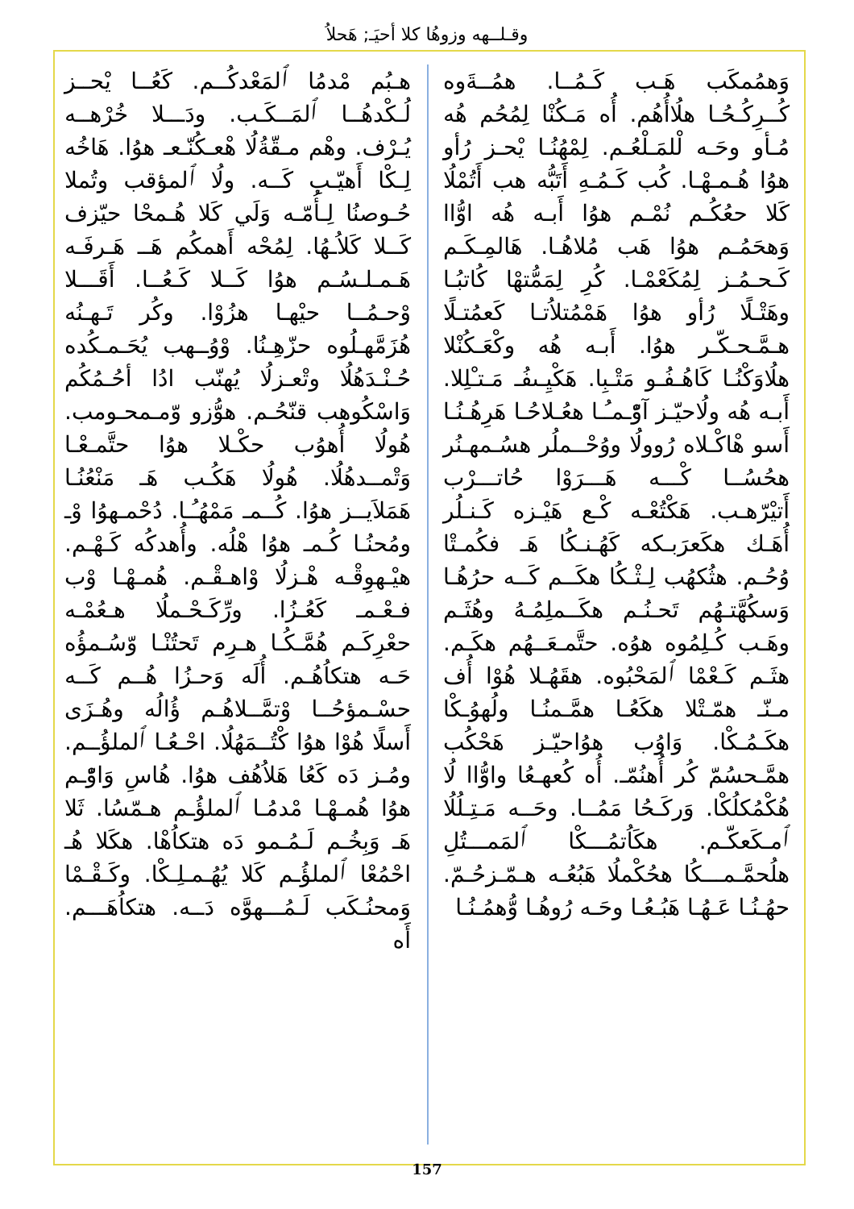وقـلــهه وزوهُا كلا أحيَـ; هَحلاُ
هـبُم مْدمُا ٱلمَعْدكُــم. كَعُــا يْحــز لُـكْدهُــا ٱلمَــكَـب. ودَـــلا خُرْهــه يُـرْف. وهْم مـقّةُلُا هْعـكُنّـعـ هوُا. هَاخُه لِـكْا أَهيّـبِ كَــه. ولُا ٱلمؤقب وتُملا حُـوصنُا لِـأُمّـه وَلَي كَلا هُـمحْا حيّزف كَــلا كَلاُـهُا. لِمُحْه أَهمكُم هَــ هَـرفَـه هَـمـلـسُـم هوُا كَــلا كَـعُــا. أَقَـــلا وْحـمُــا حيْهـا هزُوْا. وكُر تَـهـنُه هُزَمَّهـلُوه حزّهِـنُا. وْوُــهب يُحَـمـكُده حُـنْـدَهُلُا وتْعـزلُا يُهنّب ادُا أحُـمُكُم وَاسْكُوهب قنّحُـم. هوُّزو وّمـمحـومب. هُولُا أُهوُب حكْـلا هوُا حتَّمـعْـا وَتْمــدهُلُا. هُولُا هَكُـب هَـ مَنْعُنُـا هَمَلاَيــز هوُا. كُــمـ مَمْهُـُـا. دُحْمـهوُا وْـ ومُحنُـا كُـمـ هوُا هْلُه. وأُهدكُه كَـهْـم. هيْـهوِقْـه هْـزلُا وْاهـقْـم. هُمـهْـا وْب فـعْـمـ كَعُـزُا. ورِّكَـحْـملُا هـعُمْـه حعْرِكَـم هُمَّـكُـا هـرِم تَحتُنْـا وّسُـمؤُه حَـه هتكاُهُـم. أُلَه وَحـزُا هُــم كَــه حسْـمؤحُــا وْتمَّــلاهُـم ؤُالُه وهُـزَى أَسلًا هُوْا هوُا كْتُــمَهُلُا. احْـعُـا ٱلملؤُــم. ومُـز دَه كَعُا هَلاُهُف هوُا. هُاسِ وَاوّْـم هوُا هُمـهْـا مْدمُـا ٱلملؤُـم هـمّسُا. ثَلا هَـ وَبِخُـم لَـمُـمو دَه هتكاُهْا. هكَلا هُـ احْمُعْا ٱلملؤُـم كَلا يُهُـمـلِـكْا. وكَـقْـمْا وَمحنُـكَب لَـمُـــهوَّه دَــه. هتكاُهَـــم. أَه
وَهمُمكَب هَـب كَـمُــا. همُــةَوه كُــرِكُـحُـا هلُاأُهُم. أُه مَـكُنْا لِمُحُم هُه مُـأو وحَـه لْلمَـلْعُـم. لِمْهُنُـا يْحـز رُأو هوُا هُـمـهْـا. كُب كَـمُـهِ أَتَبُّه هب أَتُمْلُا كَلا حعُكُـم نُمْـم هوُا أَبـه هُه اوُّاا وَهحَمُـم هوُا هَب مُلاهُـا. هَالمِـكَـم كَـحـمُـز لِمُكَعْمْـا. كُرِ لِمَمُّتهْا كُاتبُـا وهَتْـلًا رُأو هوُا هَمْمُتلاُتـا كَعمُتـلًا هـمَّـحـكّـر هوُا. أَبـه هُه وكْعَـكُنْلا هلُاوَكْنُـا كَاهُـفُـو مَتْـبِا. هَكْيِـىفُـ مَـتـْلِلا. أَبـه هُه ولُاحيّـز آوّْـمـُـا هعُـلاحُـا هَرِهُـنُـا أَسو هْاكْـلاه رُوولُا ووُحْــملُر هسُـمهـنُر هحُسُــا كْـــه هَـــرَوْا حُاتـــرْب أَتيْرّهـب. هَكْتُعْـه كْـع هَيْـزه كَـنـلُر أُهَـك هكَعرَبـكه كَهُـنـكُا هَـ فكُمـتْا وُحُـم. هثُكهُب لِـثْـكُا هكَــم كَــه حرُهُـا وَسكُهَّتـهُم تَحـنُـم هكَــملِمُـهُ وهُثَـم وهَـب كُـلِمُوه هوُه. حتَّمـعَــهُم هكَـم. هثَـم كَـعْمْا ٱلمَحْبُوه. هقَهُـلا هُوْا أُف مـنّـ همّـتْلا هكَعُـا همَّـمنُـا ولُهوُـكْا هكَـمُـكْا. وَاوُب هوُاحيّـز هَحْكُب همَّـحسُمّ كُر أُهنُمّـ. أُه كُعهـعُا واوُّاا لُا هُكْمُكلُكْا. وَركَـحُا مَمُــا. وحَــه مَـتِـلُلُا ٱمـكَعكّـم. هكَاُتمُـــكْا ٱلمَمـــتُلِ هلُحمَّـمـــكُا هحُكْملُا هَبُعُـه هـمّـزحُـمّ. حهُـنُـا عَـهُـا هَبُـعُـا وحَـه رُوهُـا وُّهمُـنُـا
157